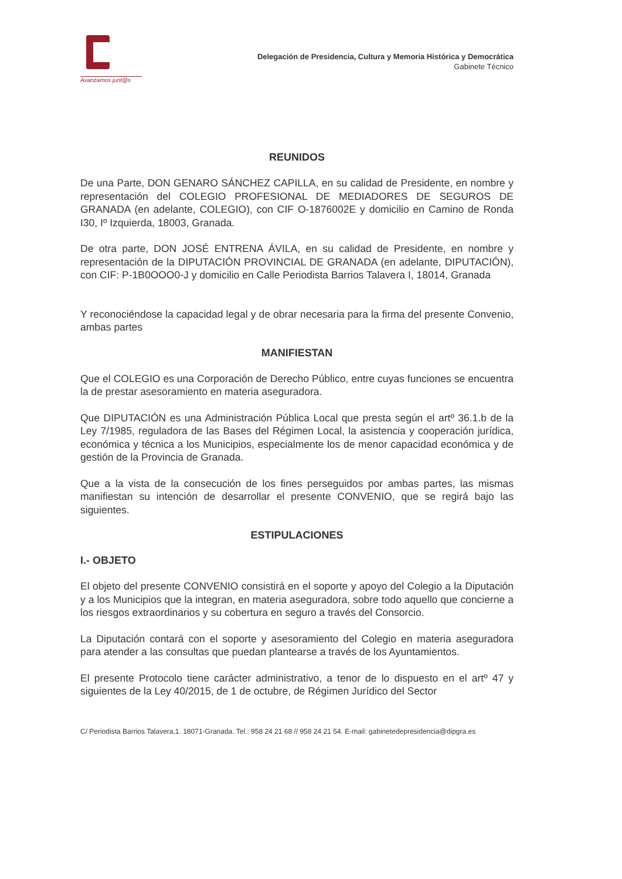Avanzamos junt@s
Delegación de Presidencia, Cultura y Memoria Histórica y Democrática
Gabinete Técnico
REUNIDOS
De una Parte, DON GENARO SÁNCHEZ CAPILLA, en su calidad de Presidente, en nombre y representación del COLEGIO PROFESIONAL DE MEDIADORES DE SEGUROS DE GRANADA (en adelante, COLEGIO), con CIF O-1876002E y domicilio en Camino de Ronda I30, Iº Izquierda, 18003, Granada.
De otra parte, DON JOSÉ ENTRENA ÁVILA, en su calidad de Presidente, en nombre y representación de la DIPUTACIÓN PROVINCIAL DE GRANADA (en adelante, DIPUTACIÓN), con CIF: P-1B0OOO0-J y domicilio en Calle Periodista Barrios Talavera I, 18014, Granada
Y reconociéndose la capacidad legal y de obrar necesaria para la firma del presente Convenio, ambas partes
MANIFIESTAN
Que el COLEGIO es una Corporación de Derecho Público, entre cuyas funciones se encuentra la de prestar asesoramiento en materia aseguradora.
Que DIPUTACIÓN es una Administración Pública Local que presta según el artº 36.1.b de la Ley 7/1985, reguladora de las Bases del Régimen Local, la asistencia y cooperación jurídica, económica y técnica a los Municipios, especialmente los de menor capacidad económica y de gestión de la Provincia de Granada.
Que a la vista de la consecución de los fines perseguidos por ambas partes, las mismas manifiestan su intención de desarrollar el presente CONVENIO, que se regirá bajo las siguientes.
ESTIPULACIONES
I.- OBJETO
El objeto del presente CONVENIO consistirá en el soporte y apoyo del Colegio a la Diputación y a los Municipios que la integran, en materia aseguradora, sobre todo aquello que concierne a los riesgos extraordinarios y su cobertura en seguro a través del Consorcio.
La Diputación contará con el soporte y asesoramiento del Colegio en materia aseguradora para atender a las consultas que puedan plantearse a través de los Ayuntamientos.
El presente Protocolo tiene carácter administrativo, a tenor de lo dispuesto en el artº 47 y siguientes de la Ley 40/2015, de 1 de octubre, de Régimen Jurídico del Sector
C/ Periodista Barrios Talavera,1. 18071-Granada. Tel.: 958 24 21 68 // 958 24 21 54. E-mail: gabinetedepresidencia@dipgra.es